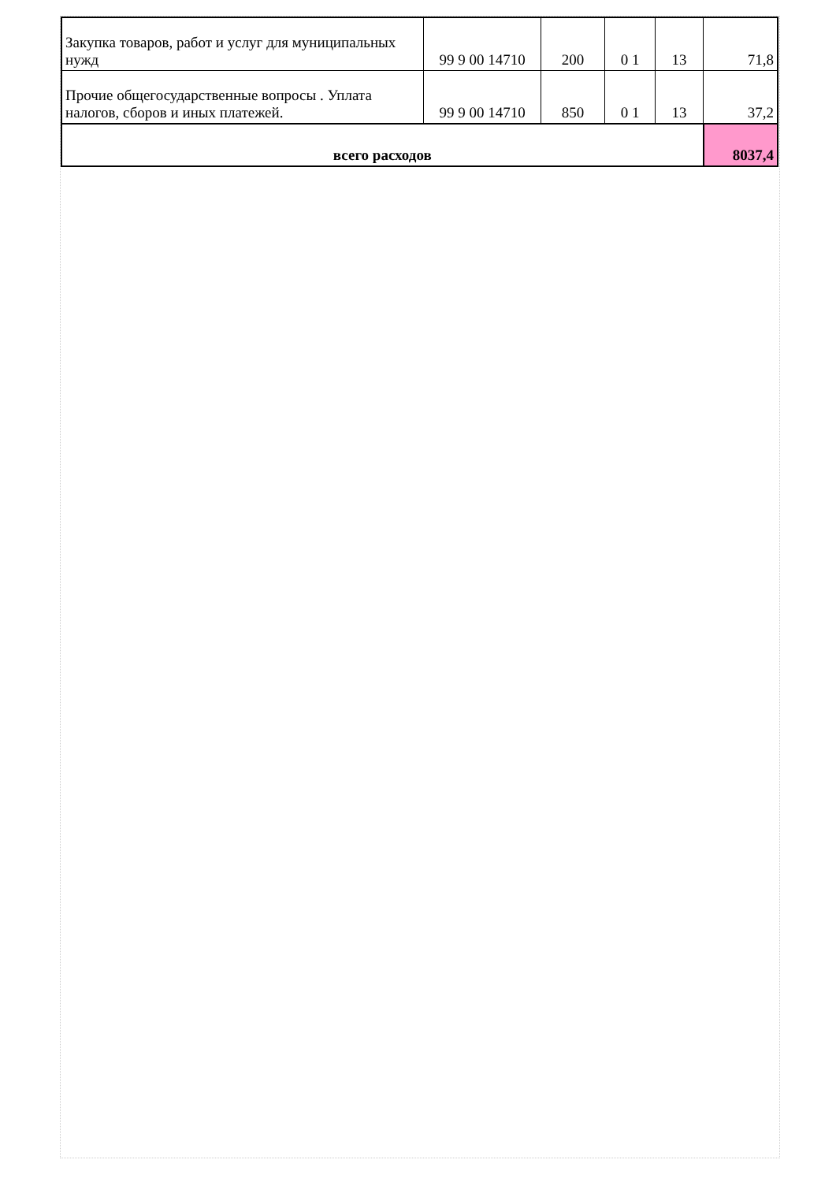| Закупка товаров, работ и услуг для муниципальных нужд | 99 9 00 14710 | 200 | 0 1 | 13 | 71,8 |
| Прочие общегосударственные вопросы . Уплата налогов, сборов и иных платежей. | 99 9 00 14710 | 850 | 0 1 | 13 | 37,2 |
| всего расходов | | | | | 8037,4 |